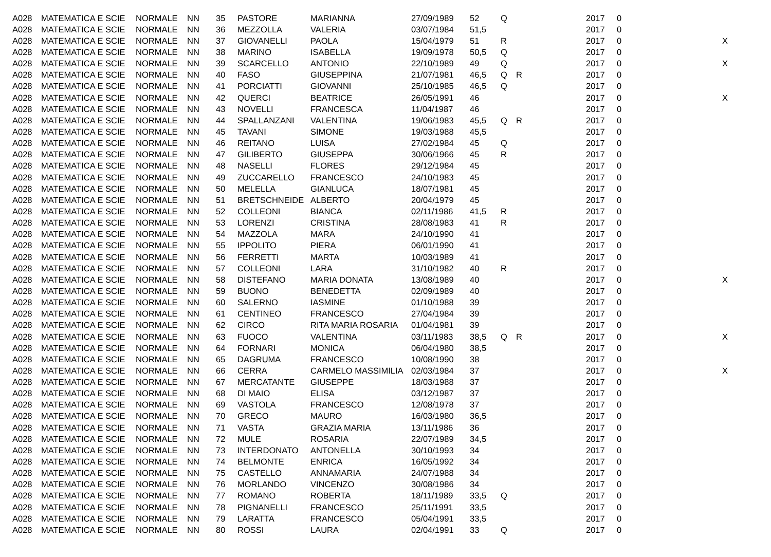| A028 | MATEMATICA E SCIE | NORMALE | NN | 35 | PASTORE | MARIANNA | 27/09/1989 | 52 | Q | | 2017 | 0 | |
| A028 | MATEMATICA E SCIE | NORMALE | NN | 36 | MEZZOLLA | VALERIA | 03/07/1984 | 51,5 | | | 2017 | 0 | |
| A028 | MATEMATICA E SCIE | NORMALE | NN | 37 | GIOVANELLI | PAOLA | 15/04/1979 | 51 | R | | 2017 | 0 | X |
| A028 | MATEMATICA E SCIE | NORMALE | NN | 38 | MARINO | ISABELLA | 19/09/1978 | 50,5 | Q | | 2017 | 0 | |
| A028 | MATEMATICA E SCIE | NORMALE | NN | 39 | SCARCELLO | ANTONIO | 22/10/1989 | 49 | Q | | 2017 | 0 | X |
| A028 | MATEMATICA E SCIE | NORMALE | NN | 40 | FASO | GIUSEPPINA | 21/07/1981 | 46,5 | Q | R | 2017 | 0 | |
| A028 | MATEMATICA E SCIE | NORMALE | NN | 41 | PORCIATTI | GIOVANNI | 25/10/1985 | 46,5 | Q | | 2017 | 0 | |
| A028 | MATEMATICA E SCIE | NORMALE | NN | 42 | QUERCI | BEATRICE | 26/05/1991 | 46 | | | 2017 | 0 | X |
| A028 | MATEMATICA E SCIE | NORMALE | NN | 43 | NOVELLI | FRANCESCA | 11/04/1987 | 46 | | | 2017 | 0 | |
| A028 | MATEMATICA E SCIE | NORMALE | NN | 44 | SPALLANZANI | VALENTINA | 19/06/1983 | 45,5 | Q | R | 2017 | 0 | |
| A028 | MATEMATICA E SCIE | NORMALE | NN | 45 | TAVANI | SIMONE | 19/03/1988 | 45,5 | | | 2017 | 0 | |
| A028 | MATEMATICA E SCIE | NORMALE | NN | 46 | REITANO | LUISA | 27/02/1984 | 45 | Q | | 2017 | 0 | |
| A028 | MATEMATICA E SCIE | NORMALE | NN | 47 | GILIBERTO | GIUSEPPA | 30/06/1966 | 45 | R | | 2017 | 0 | |
| A028 | MATEMATICA E SCIE | NORMALE | NN | 48 | NASELLI | FLORES | 29/12/1984 | 45 | | | 2017 | 0 | |
| A028 | MATEMATICA E SCIE | NORMALE | NN | 49 | ZUCCARELLO | FRANCESCO | 24/10/1983 | 45 | | | 2017 | 0 | |
| A028 | MATEMATICA E SCIE | NORMALE | NN | 50 | MELELLA | GIANLUCA | 18/07/1981 | 45 | | | 2017 | 0 | |
| A028 | MATEMATICA E SCIE | NORMALE | NN | 51 | BRETSCHNEIDE | ALBERTO | 20/04/1979 | 45 | | | 2017 | 0 | |
| A028 | MATEMATICA E SCIE | NORMALE | NN | 52 | COLLEONI | BIANCA | 02/11/1986 | 41,5 | R | | 2017 | 0 | |
| A028 | MATEMATICA E SCIE | NORMALE | NN | 53 | LORENZI | CRISTINA | 28/08/1983 | 41 | R | | 2017 | 0 | |
| A028 | MATEMATICA E SCIE | NORMALE | NN | 54 | MAZZOLA | MARA | 24/10/1990 | 41 | | | 2017 | 0 | |
| A028 | MATEMATICA E SCIE | NORMALE | NN | 55 | IPPOLITO | PIERA | 06/01/1990 | 41 | | | 2017 | 0 | |
| A028 | MATEMATICA E SCIE | NORMALE | NN | 56 | FERRETTI | MARTA | 10/03/1989 | 41 | | | 2017 | 0 | |
| A028 | MATEMATICA E SCIE | NORMALE | NN | 57 | COLLEONI | LARA | 31/10/1982 | 40 | R | | 2017 | 0 | |
| A028 | MATEMATICA E SCIE | NORMALE | NN | 58 | DISTEFANO | MARIA DONATA | 13/08/1989 | 40 | | | 2017 | 0 | X |
| A028 | MATEMATICA E SCIE | NORMALE | NN | 59 | BUONO | BENEDETTA | 02/09/1989 | 40 | | | 2017 | 0 | |
| A028 | MATEMATICA E SCIE | NORMALE | NN | 60 | SALERNO | IASMINE | 01/10/1988 | 39 | | | 2017 | 0 | |
| A028 | MATEMATICA E SCIE | NORMALE | NN | 61 | CENTINEO | FRANCESCO | 27/04/1984 | 39 | | | 2017 | 0 | |
| A028 | MATEMATICA E SCIE | NORMALE | NN | 62 | CIRCO | RITA MARIA ROSARIA | 01/04/1981 | 39 | | | 2017 | 0 | |
| A028 | MATEMATICA E SCIE | NORMALE | NN | 63 | FUOCO | VALENTINA | 03/11/1983 | 38,5 | Q | R | 2017 | 0 | X |
| A028 | MATEMATICA E SCIE | NORMALE | NN | 64 | FORNARI | MONICA | 06/04/1980 | 38,5 | | | 2017 | 0 | |
| A028 | MATEMATICA E SCIE | NORMALE | NN | 65 | DAGRUMA | FRANCESCO | 10/08/1990 | 38 | | | 2017 | 0 | |
| A028 | MATEMATICA E SCIE | NORMALE | NN | 66 | CERRA | CARMELO MASSIMILIA | 02/03/1984 | 37 | | | 2017 | 0 | X |
| A028 | MATEMATICA E SCIE | NORMALE | NN | 67 | MERCATANTE | GIUSEPPE | 18/03/1988 | 37 | | | 2017 | 0 | |
| A028 | MATEMATICA E SCIE | NORMALE | NN | 68 | DI MAIO | ELISA | 03/12/1987 | 37 | | | 2017 | 0 | |
| A028 | MATEMATICA E SCIE | NORMALE | NN | 69 | VASTOLA | FRANCESCO | 12/08/1978 | 37 | | | 2017 | 0 | |
| A028 | MATEMATICA E SCIE | NORMALE | NN | 70 | GRECO | MAURO | 16/03/1980 | 36,5 | | | 2017 | 0 | |
| A028 | MATEMATICA E SCIE | NORMALE | NN | 71 | VASTA | GRAZIA MARIA | 13/11/1986 | 36 | | | 2017 | 0 | |
| A028 | MATEMATICA E SCIE | NORMALE | NN | 72 | MULE | ROSARIA | 22/07/1989 | 34,5 | | | 2017 | 0 | |
| A028 | MATEMATICA E SCIE | NORMALE | NN | 73 | INTERDONATO | ANTONELLA | 30/10/1993 | 34 | | | 2017 | 0 | |
| A028 | MATEMATICA E SCIE | NORMALE | NN | 74 | BELMONTE | ENRICA | 16/05/1992 | 34 | | | 2017 | 0 | |
| A028 | MATEMATICA E SCIE | NORMALE | NN | 75 | CASTELLO | ANNAMARIA | 24/07/1988 | 34 | | | 2017 | 0 | |
| A028 | MATEMATICA E SCIE | NORMALE | NN | 76 | MORLANDO | VINCENZO | 30/08/1986 | 34 | | | 2017 | 0 | |
| A028 | MATEMATICA E SCIE | NORMALE | NN | 77 | ROMANO | ROBERTA | 18/11/1989 | 33,5 | Q | | 2017 | 0 | |
| A028 | MATEMATICA E SCIE | NORMALE | NN | 78 | PIGNANELLI | FRANCESCO | 25/11/1991 | 33,5 | | | 2017 | 0 | |
| A028 | MATEMATICA E SCIE | NORMALE | NN | 79 | LARATTA | FRANCESCO | 05/04/1991 | 33,5 | | | 2017 | 0 | |
| A028 | MATEMATICA E SCIE | NORMALE | NN | 80 | ROSSI | LAURA | 02/04/1991 | 33 | Q | | 2017 | 0 | |